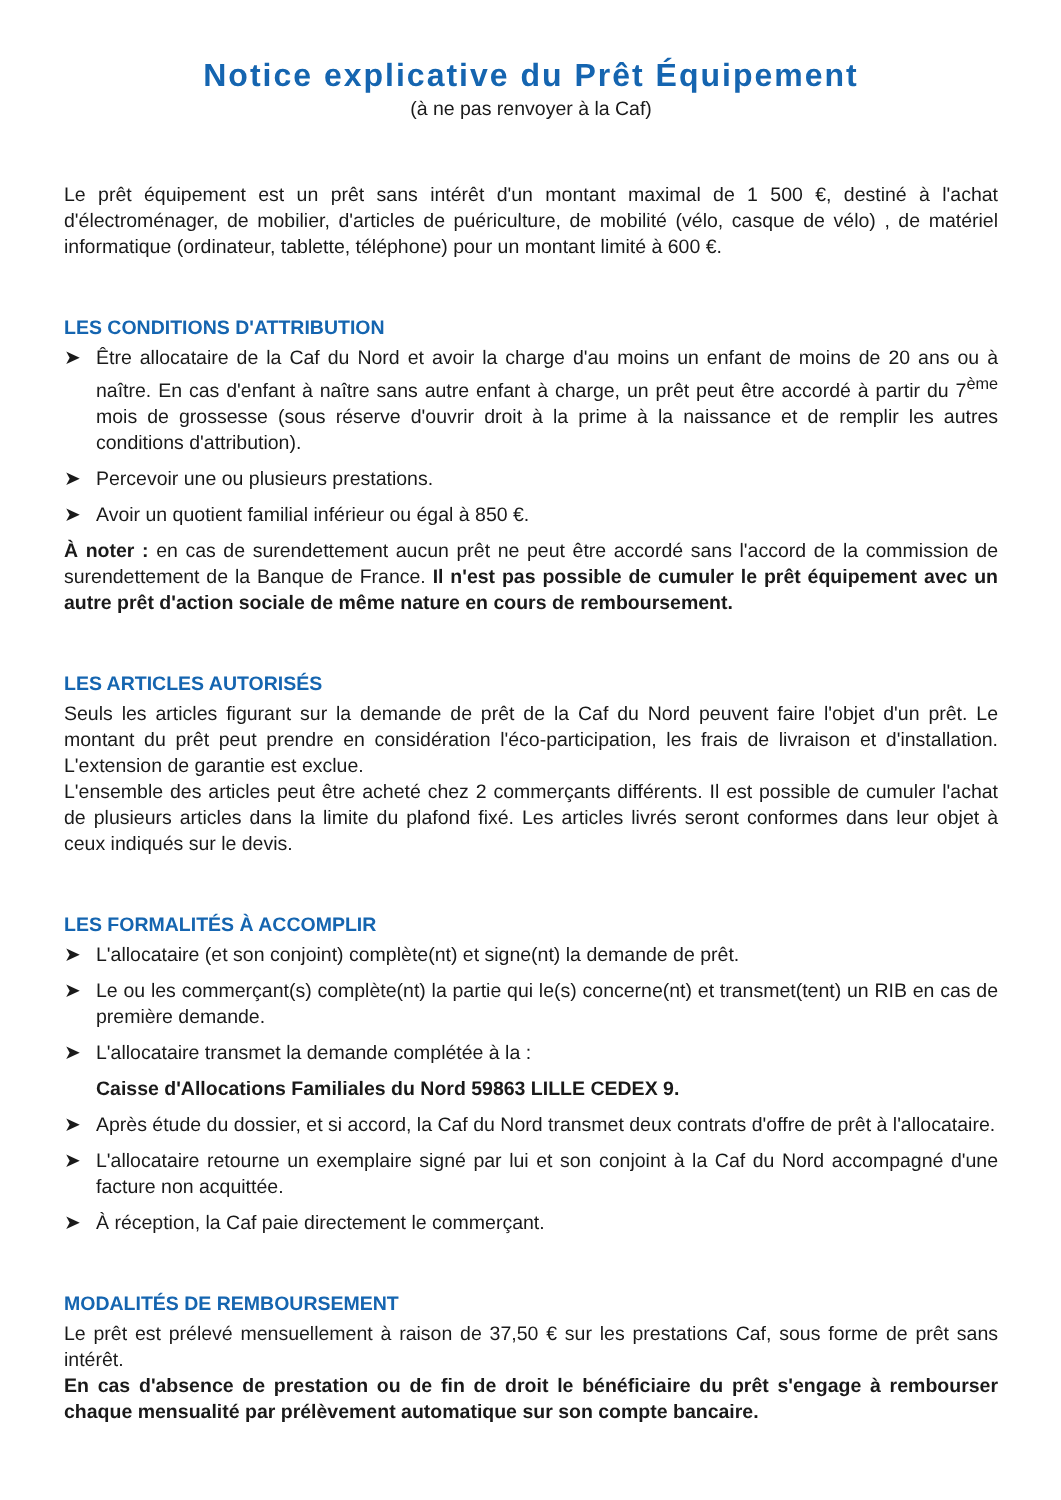Notice explicative du Prêt Équipement
(à ne pas renvoyer à la Caf)
Le prêt équipement est un prêt sans intérêt d'un montant maximal de 1 500 €, destiné à l'achat d'électroménager, de mobilier, d'articles de puériculture, de mobilité (vélo, casque de vélo) , de matériel informatique (ordinateur, tablette, téléphone) pour un montant limité à 600 €.
LES CONDITIONS D'ATTRIBUTION
➤ Être allocataire de la Caf du Nord et avoir la charge d'au moins un enfant de moins de 20 ans ou à naître. En cas d'enfant à naître sans autre enfant à charge, un prêt peut être accordé à partir du 7<sup>ème</sup> mois de grossesse (sous réserve d'ouvrir droit à la prime à la naissance et de remplir les autres conditions d'attribution).
➤ Percevoir une ou plusieurs prestations.
➤ Avoir un quotient familial inférieur ou égal à 850 €.
À noter : en cas de surendettement aucun prêt ne peut être accordé sans l'accord de la commission de surendettement de la Banque de France. Il n'est pas possible de cumuler le prêt équipement avec un autre prêt d'action sociale de même nature en cours de remboursement.
LES ARTICLES AUTORISÉS
Seuls les articles figurant sur la demande de prêt de la Caf du Nord peuvent faire l'objet d'un prêt. Le montant du prêt peut prendre en considération l'éco-participation, les frais de livraison et d'installation. L'extension de garantie est exclue.
L'ensemble des articles peut être acheté chez 2 commerçants différents. Il est possible de cumuler l'achat de plusieurs articles dans la limite du plafond fixé. Les articles livrés seront conformes dans leur objet à ceux indiqués sur le devis.
LES FORMALITÉS À ACCOMPLIR
➤ L'allocataire (et son conjoint) complète(nt) et signe(nt) la demande de prêt.
➤ Le ou les commerçant(s) complète(nt) la partie qui le(s) concerne(nt) et transmet(tent) un RIB en cas de première demande.
➤ L'allocataire transmet la demande complétée à la :
Caisse d'Allocations Familiales du Nord 59863 LILLE CEDEX 9.
➤ Après étude du dossier, et si accord, la Caf du Nord transmet deux contrats d'offre de prêt à l'allocataire.
➤ L'allocataire retourne un exemplaire signé par lui et son conjoint à la Caf du Nord accompagné d'une facture non acquittée.
➤ À réception, la Caf paie directement le commerçant.
MODALITÉS DE REMBOURSEMENT
Le prêt est prélevé mensuellement à raison de 37,50 € sur les prestations Caf, sous forme de prêt sans intérêt.
En cas d'absence de prestation ou de fin de droit le bénéficiaire du prêt s'engage à rembourser chaque mensualité par prélèvement automatique sur son compte bancaire.